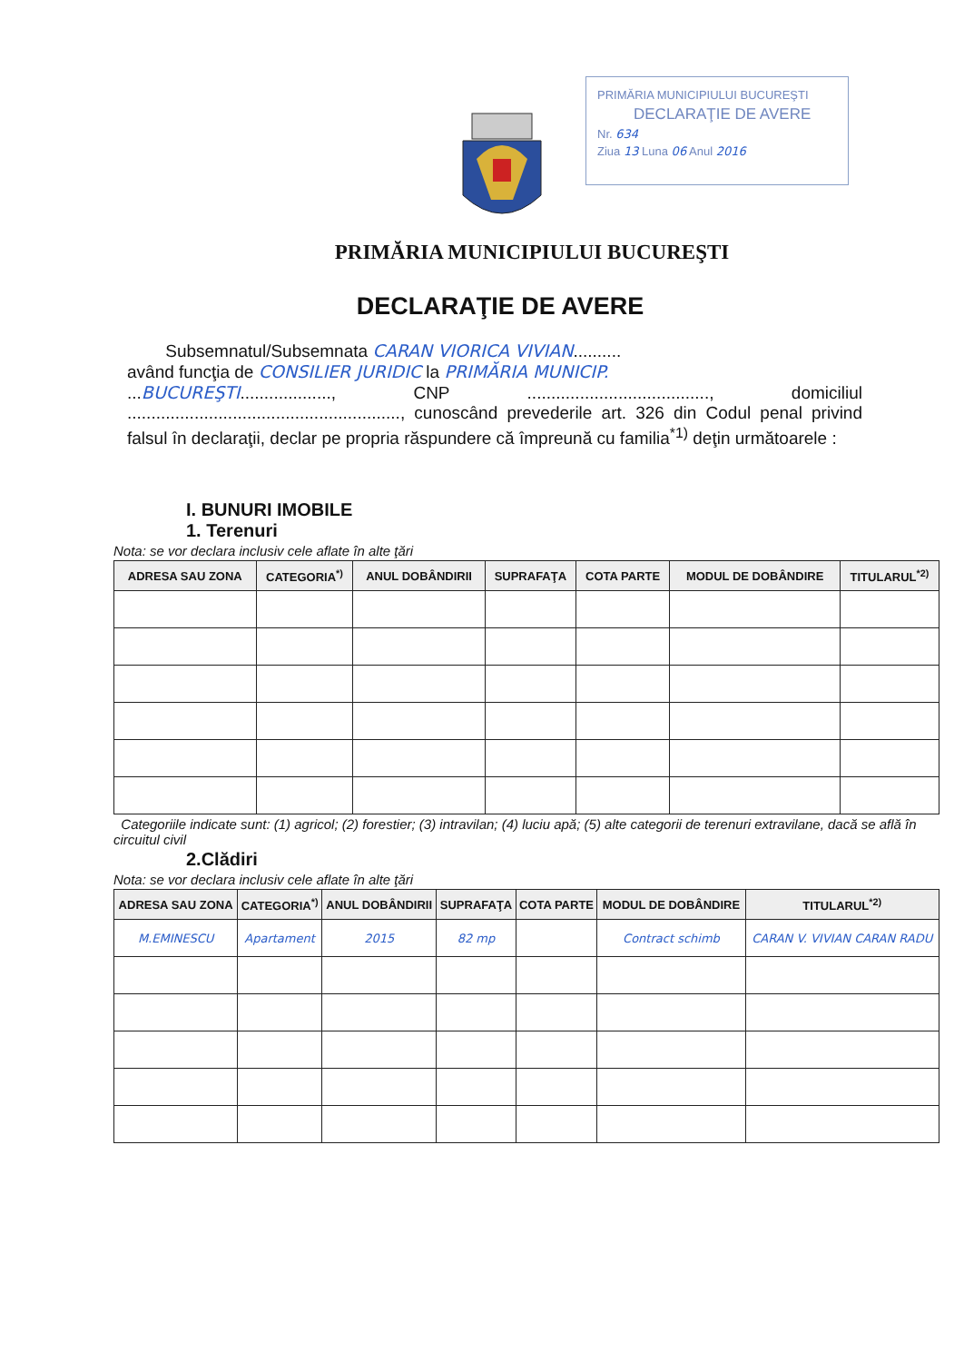PRIMĂRIA MUNICIPIULUI BUCUREŞTI
DECLARAŢIE DE AVERE
Nr. 634
Ziua 13 Luna 06 Anul 2016
PRIMĂRIA MUNICIPIULUI BUCUREŞTI
DECLARAŢIE DE AVERE
Subsemnatul/Subsemnata CARAN VIORICA VIVIAN..........
având funcţia de CONSILIER JURIDIC la PRIMĂRIA MUNICIP.
...BUCUREŞTI..................., CNP ......................................, domiciliul ........................................................., cunoscând prevederile art. 326 din Codul penal privind falsul în declaraţii, declar pe propria răspundere că împreună cu familia<sup>*1)</sup> deţin următoarele :
I. BUNURI IMOBILE
1. Terenuri
Nota: se vor declara inclusiv cele aflate în alte ţări
| ADRESA SAU ZONA | CATEGORIA<sup>*)</sup> | ANUL DOBÂNDIRII | SUPRAFAŢA | COTA PARTE | MODUL DE DOBÂNDIRE | TITULARUL<sup>*2)</sup> |
| --- | --- | --- | --- | --- | --- | --- |
Categoriile indicate sunt: (1) agricol; (2) forestier; (3) intravilan; (4) luciu apă; (5) alte categorii de terenuri extravilane, dacă se află în circuitul civil
2.Clădiri
Nota: se vor declara inclusiv cele aflate în alte ţări
| ADRESA SAU ZONA | CATEGORIA<sup>*)</sup> | ANUL DOBÂNDIRII | SUPRAFAŢA | COTA PARTE | MODUL DE DOBÂNDIRE | TITULARUL<sup>*2)</sup> |
| --- | --- | --- | --- | --- | --- | --- |
| M.EMINESCU | Apartament | 2015 | 82 mp | | Contract schimb | CARAN V. VIVIAN CARAN RADU |